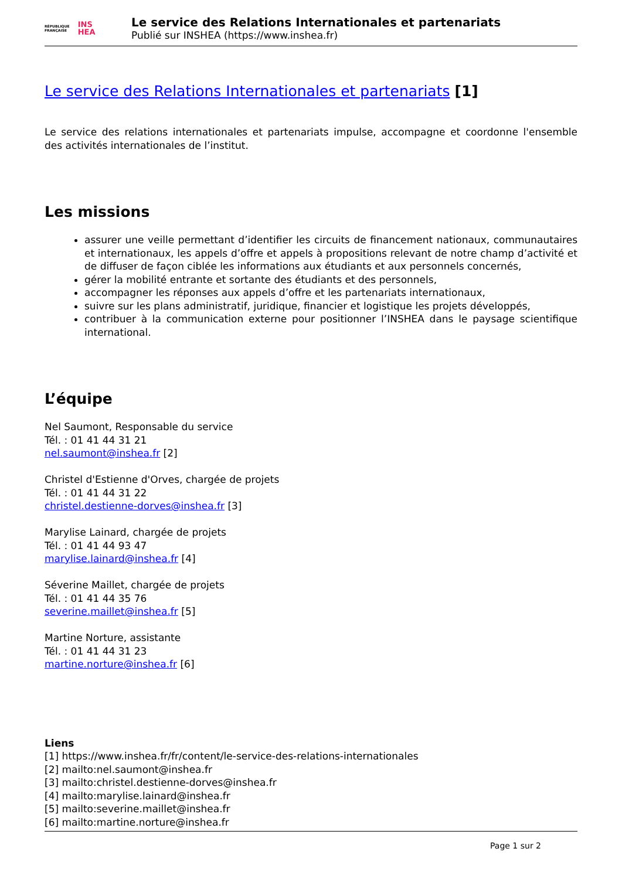RÉPUBLIQUE
FRANÇAISE
INS
HEA
Le service des Relations Internationales et partenariats
Publié sur INSHEA (https://www.inshea.fr)
Le service des Relations Internationales et partenariats [1]
Le service des relations internationales et partenariats impulse, accompagne et coordonne l'ensemble des activités internationales de l’institut.
Les missions
assurer une veille permettant d’identifier les circuits de financement nationaux, communautaires et internationaux, les appels d’offre et appels à propositions relevant de notre champ d’activité et de diffuser de façon ciblée les informations aux étudiants et aux personnels concernés,
gérer la mobilité entrante et sortante des étudiants et des personnels,
accompagner les réponses aux appels d’offre et les partenariats internationaux,
suivre sur les plans administratif, juridique, financier et logistique les projets développés,
contribuer à la communication externe pour positionner l’INSHEA dans le paysage scientifique international.
L’équipe
Nel Saumont, Responsable du service
Tél. : 01 41 44 31 21
nel.saumont@inshea.fr [2]
Christel d'Estienne d'Orves, chargée de projets
Tél. : 01 41 44 31 22
christel.destienne-dorves@inshea.fr [3]
Marylise Lainard, chargée de projets
Tél. : 01 41 44 93 47
marylise.lainard@inshea.fr [4]
Séverine Maillet, chargée de projets
Tél. : 01 41 44 35 76
severine.maillet@inshea.fr [5]
Martine Norture, assistante
Tél. : 01 41 44 31 23
martine.norture@inshea.fr [6]
Liens
[1] https://www.inshea.fr/fr/content/le-service-des-relations-internationales
[2] mailto:nel.saumont@inshea.fr
[3] mailto:christel.destienne-dorves@inshea.fr
[4] mailto:marylise.lainard@inshea.fr
[5] mailto:severine.maillet@inshea.fr
[6] mailto:martine.norture@inshea.fr
Page 1 sur 2